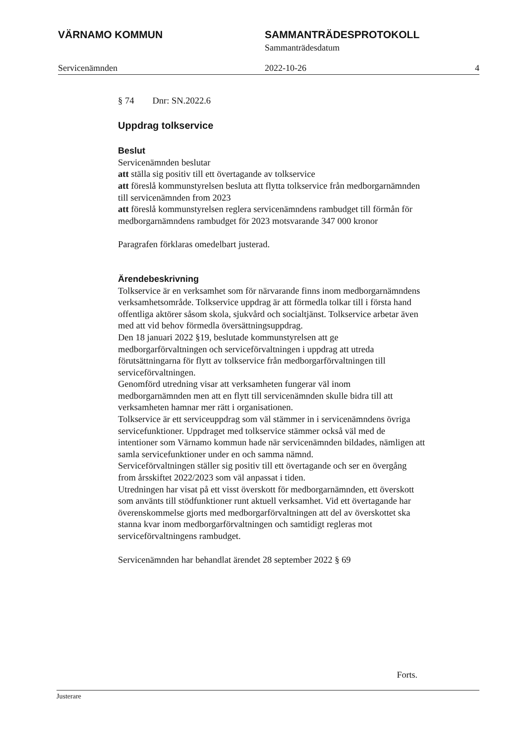VÄRNAMO KOMMUN SAMMANTRÄDESPROTOKOLL
Sammanträdesdatum
Servicenämnden 2022-10-26 4
§ 74 Dnr: SN.2022.6
Uppdrag tolkservice
Beslut
Servicenämnden beslutar
att ställa sig positiv till ett övertagande av tolkservice
att föreslå kommunstyrelsen besluta att flytta tolkservice från medborgarnämnden till servicenämnden from 2023
att föreslå kommunstyrelsen reglera servicenämndens rambudget till förmån för medborgarnämndens rambudget för 2023 motsvarande 347 000 kronor
Paragrafen förklaras omedelbart justerad.
Ärendebeskrivning
Tolkservice är en verksamhet som för närvarande finns inom medborgarnämndens verksamhetsområde. Tolkservice uppdrag är att förmedla tolkar till i första hand offentliga aktörer såsom skola, sjukvård och socialtjänst. Tolkservice arbetar även med att vid behov förmedla översättningsuppdrag.
Den 18 januari 2022 §19, beslutade kommunstyrelsen att ge medborgarförvaltningen och serviceförvaltningen i uppdrag att utreda förutsättningarna för flytt av tolkservice från medborgarförvaltningen till serviceförvaltningen.
Genomförd utredning visar att verksamheten fungerar väl inom medborgarnämnden men att en flytt till servicenämnden skulle bidra till att verksamheten hamnar mer rätt i organisationen.
Tolkservice är ett serviceuppdrag som väl stämmer in i servicenämndens övriga servicefunktioner. Uppdraget med tolkservice stämmer också väl med de intentioner som Värnamo kommun hade när servicenämnden bildades, nämligen att samla servicefunktioner under en och samma nämnd.
Serviceförvaltningen ställer sig positiv till ett övertagande och ser en övergång from årsskiftet 2022/2023 som väl anpassat i tiden.
Utredningen har visat på ett visst överskott för medborgarnämnden, ett överskott som använts till stödfunktioner runt aktuell verksamhet. Vid ett övertagande har överenskommelse gjorts med medborgarförvaltningen att del av överskottet ska stanna kvar inom medborgarförvaltningen och samtidigt regleras mot serviceförvaltningens rambudget.
Servicenämnden har behandlat ärendet 28 september 2022 § 69
Forts.
Justerare